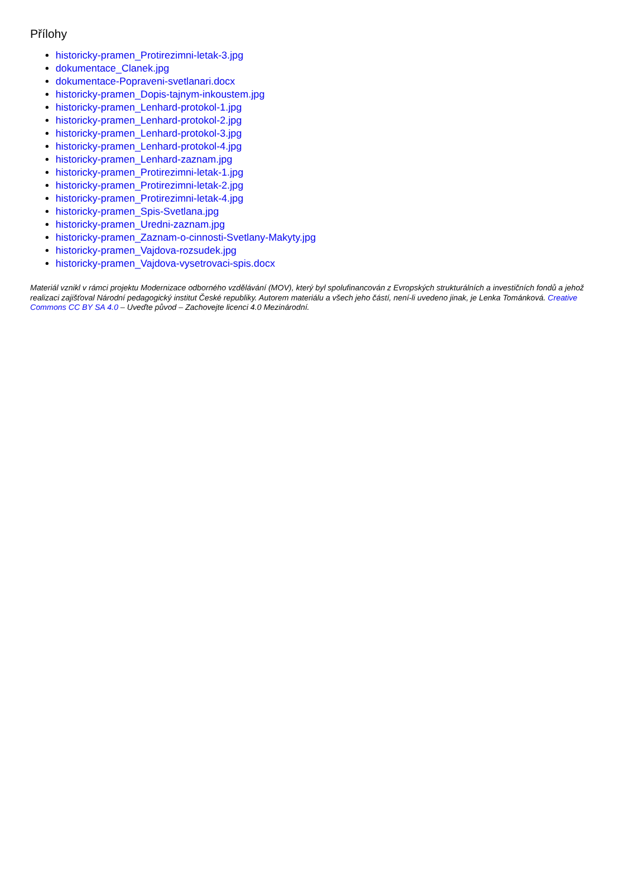Přílohy
historicky-pramen_Protirezimni-letak-3.jpg
dokumentace_Clanek.jpg
dokumentace-Popraveni-svetlanari.docx
historicky-pramen_Dopis-tajnym-inkoustem.jpg
historicky-pramen_Lenhard-protokol-1.jpg
historicky-pramen_Lenhard-protokol-2.jpg
historicky-pramen_Lenhard-protokol-3.jpg
historicky-pramen_Lenhard-protokol-4.jpg
historicky-pramen_Lenhard-zaznam.jpg
historicky-pramen_Protirezimni-letak-1.jpg
historicky-pramen_Protirezimni-letak-2.jpg
historicky-pramen_Protirezimni-letak-4.jpg
historicky-pramen_Spis-Svetlana.jpg
historicky-pramen_Uredni-zaznam.jpg
historicky-pramen_Zaznam-o-cinnosti-Svetlany-Makyty.jpg
historicky-pramen_Vajdova-rozsudek.jpg
historicky-pramen_Vajdova-vysetrovaci-spis.docx
Materiál vznikl v rámci projektu Modernizace odborného vzdělávání (MOV), který byl spolufinancován z Evropských strukturálních a investičních fondů a jehož realizaci zajišťoval Národní pedagogický institut České republiky. Autorem materiálu a všech jeho částí, není-li uvedeno jinak, je Lenka Tománková. Creative Commons CC BY SA 4.0 – Uveďte původ – Zachovejte licenci 4.0 Mezinárodní.